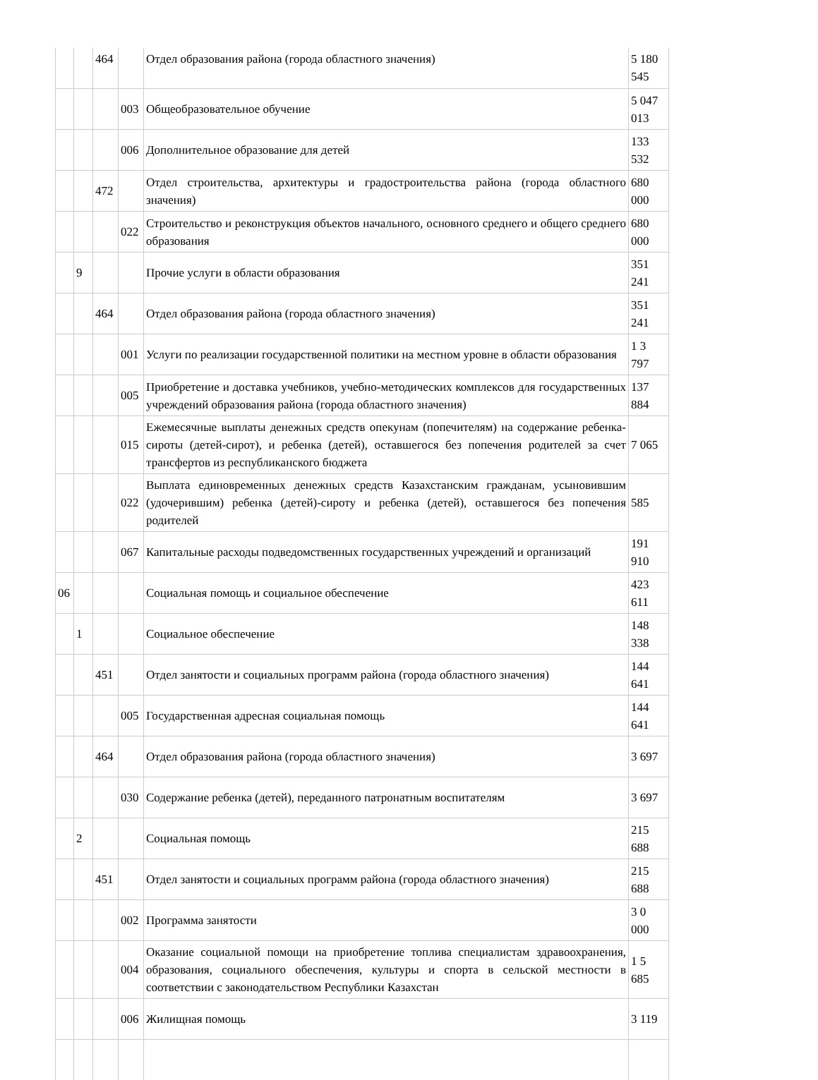| | | 464 | | Отдел образования района (города областного значения) | 5 180 545 |
| | | | 003 | Общеобразовательное обучение | 5 047 013 |
| | | | 006 | Дополнительное образование для детей | 133 532 |
| | | 472 | | Отдел строительства, архитектуры и градостроительства района (города областного значения) | 680 000 |
| | | | 022 | Строительство и реконструкция объектов начального, основного среднего и общего среднего образования | 680 000 |
| | 9 | | | Прочие услуги в области образования | 351 241 |
| | | 464 | | Отдел образования района (города областного значения) | 351 241 |
| | | | 001 | Услуги по реализации государственной политики на местном уровне в области образования | 1 3 797 |
| | | | 005 | Приобретение и доставка учебников, учебно-методических комплексов для государственных учреждений образования района (города областного значения) | 137 884 |
| | | | 015 | Ежемесячные выплаты денежных средств опекунам (попечителям) на содержание ребенка-сироты (детей-сирот), и ребенка (детей), оставшегося без попечения родителей за счет трансфертов из республиканского бюджета | 7 065 |
| | | | 022 | Выплата единовременных денежных средств Казахстанским гражданам, усыновившим (удочерившим) ребенка (детей)-сироту и ребенка (детей), оставшегося без попечения родителей | 585 |
| | | | 067 | Капитальные расходы подведомственных государственных учреждений и организаций | 191 910 |
| 06 | | | | Социальная помощь и социальное обеспечение | 423 611 |
| | 1 | | | Социальное обеспечение | 148 338 |
| | | 451 | | Отдел занятости и социальных программ района (города областного значения) | 144 641 |
| | | | 005 | Государственная адресная социальная помощь | 144 641 |
| | | 464 | | Отдел образования района (города областного значения) | 3 697 |
| | | | 030 | Содержание ребенка (детей), переданного патронатным воспитателям | 3 697 |
| | 2 | | | Социальная помощь | 215 688 |
| | | 451 | | Отдел занятости и социальных программ района (города областного значения) | 215 688 |
| | | | 002 | Программа занятости | 3 0 000 |
| | | | 004 | Оказание социальной помощи на приобретение топлива специалистам здравоохранения, образования, социального обеспечения, культуры и спорта в сельской местности в соответствии с законодательством Республики Казахстан | 1 5 685 |
| | | | 006 | Жилищная помощь | 3 119 |